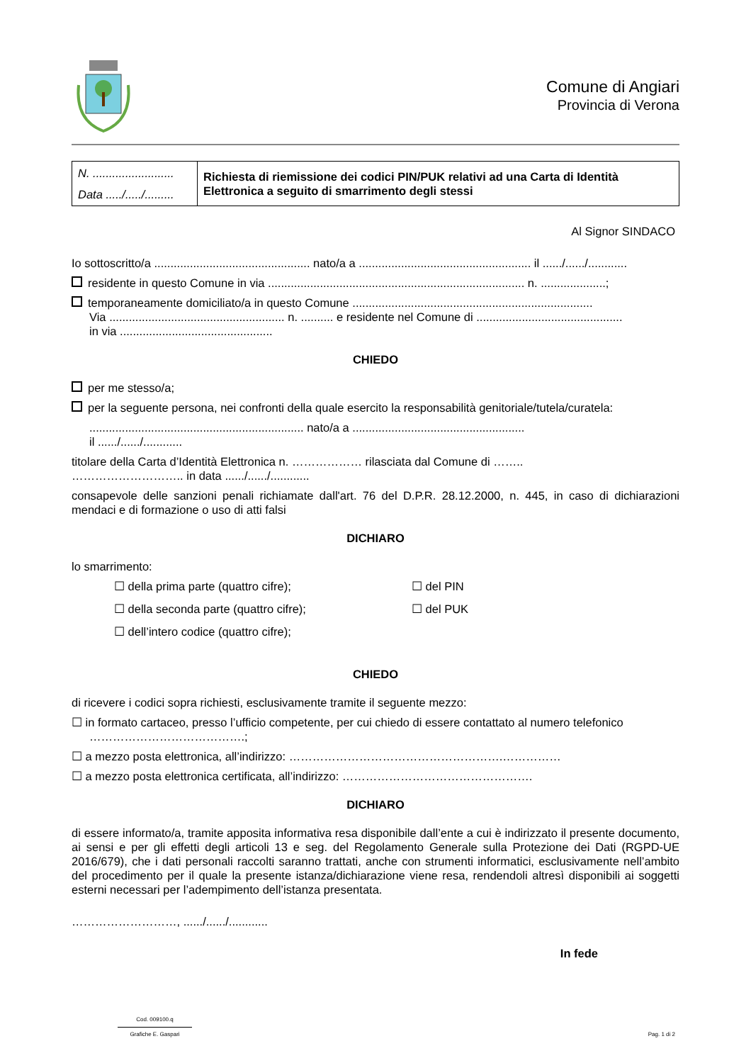Comune di Angiari
Provincia di Verona
| N. ......................... Data ...../...../......... | Richiesta di riemissione dei codici PIN/PUK relativi ad una Carta di Identità Elettronica a seguito di smarrimento degli stessi |
Al Signor SINDACO
Io sottoscritto/a ................................................ nato/a a ..................................................... il ....../....../............
residente in questo Comune in via ............................................................................... n. ....................;
temporaneamente domiciliato/a in questo Comune ..........................................................................
Via ...................................................... n. .......... e residente nel Comune di .............................................
in via ...............................................
CHIEDO
per me stesso/a;
per la seguente persona, nei confronti della quale esercito la responsabilità genitoriale/tutela/curatela:
.................................................................. nato/a a .....................................................
il ....../....../............
titolare della Carta d’Identità Elettronica n. ……………… rilasciata dal Comune di ……..
……………………….. in data ....../....../............
consapevole delle sanzioni penali richiamate dall'art. 76 del D.P.R. 28.12.2000, n. 445, in caso di dichiarazioni mendaci e di formazione o uso di atti falsi
DICHIARO
lo smarrimento:
☐ della prima parte (quattro cifre);
☐ del PIN
☐ della seconda parte (quattro cifre);
☐ del PUK
☐ dell’intero codice (quattro cifre);
CHIEDO
di ricevere i codici sopra richiesti, esclusivamente tramite il seguente mezzo:
☐ in formato cartaceo, presso l’ufficio competente, per cui chiedo di essere contattato al numero telefonico
………………………………….;
☐ a mezzo posta elettronica, all’indirizzo: ……………………………………………….……………
☐ a mezzo posta elettronica certificata, all’indirizzo: ………………………………………….
DICHIARO
di essere informato/a, tramite apposita informativa resa disponibile dall’ente a cui è indirizzato il presente documento, ai sensi e per gli effetti degli articoli 13 e seg. del Regolamento Generale sulla Protezione dei Dati (RGPD-UE 2016/679), che i dati personali raccolti saranno trattati, anche con strumenti informatici, esclusivamente nell’ambito del procedimento per il quale la presente istanza/dichiarazione viene resa, rendendoli altresì disponibili ai soggetti esterni necessari per l’adempimento dell’istanza presentata.
………………………, ....../....../............
In fede
Cod. 009100.q
Grafiche E. Gaspari
Pag. 1 di 2